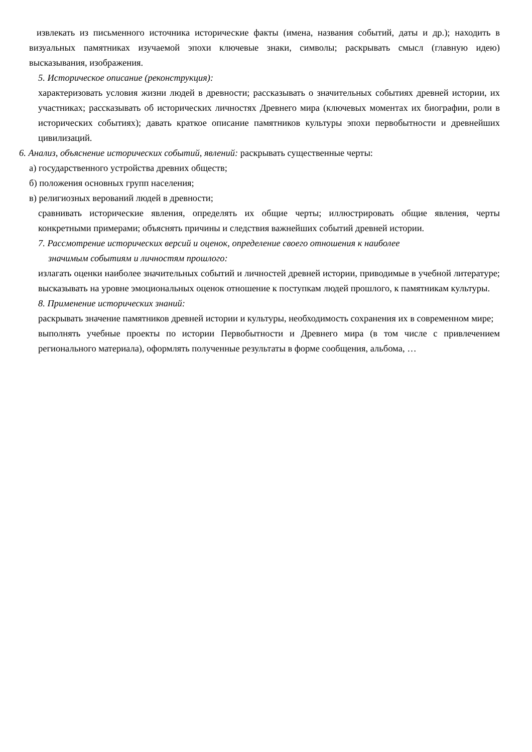извлекать из письменного источника исторические факты (имена, названия событий, даты и др.); находить в визуальных памятниках изучаемой эпохи ключевые знаки, символы; раскрывать смысл (главную идею) высказывания, изображения.
5. Историческое описание (реконструкция):
характеризовать условия жизни людей в древности; рассказывать о значительных событиях древней истории, их участниках; рассказывать об исторических личностях Древнего мира (ключевых моментах их биографии, роли в исторических событиях); давать краткое описание памятников культуры эпохи первобытности и древнейших цивилизаций.
6. Анализ, объяснение исторических событий, явлений: раскрывать существенные черты:
а) государственного устройства древних обществ;
б) положения основных групп населения;
в) религиозных верований людей в древности;
сравнивать исторические явления, определять их общие черты; иллюстрировать общие явления, черты конкретными примерами; объяснять причины и следствия важнейших событий древней истории.
7. Рассмотрение исторических версий и оценок, определение своего отношения к наиболее
значимым событиям и личностям прошлого:
излагать оценки наиболее значительных событий и личностей древней истории, приводимые в учебной литературе; высказывать на уровне эмоциональных оценок отношение к поступкам людей прошлого, к памятникам культуры.
8. Применение исторических знаний:
раскрывать значение памятников древней истории и культуры, необходимость сохранения их в современном мире;
выполнять учебные проекты по истории Первобытности и Древнего мира (в том числе с привлечением регионального материала), оформлять полученные результаты в форме сообщения, альбома, …